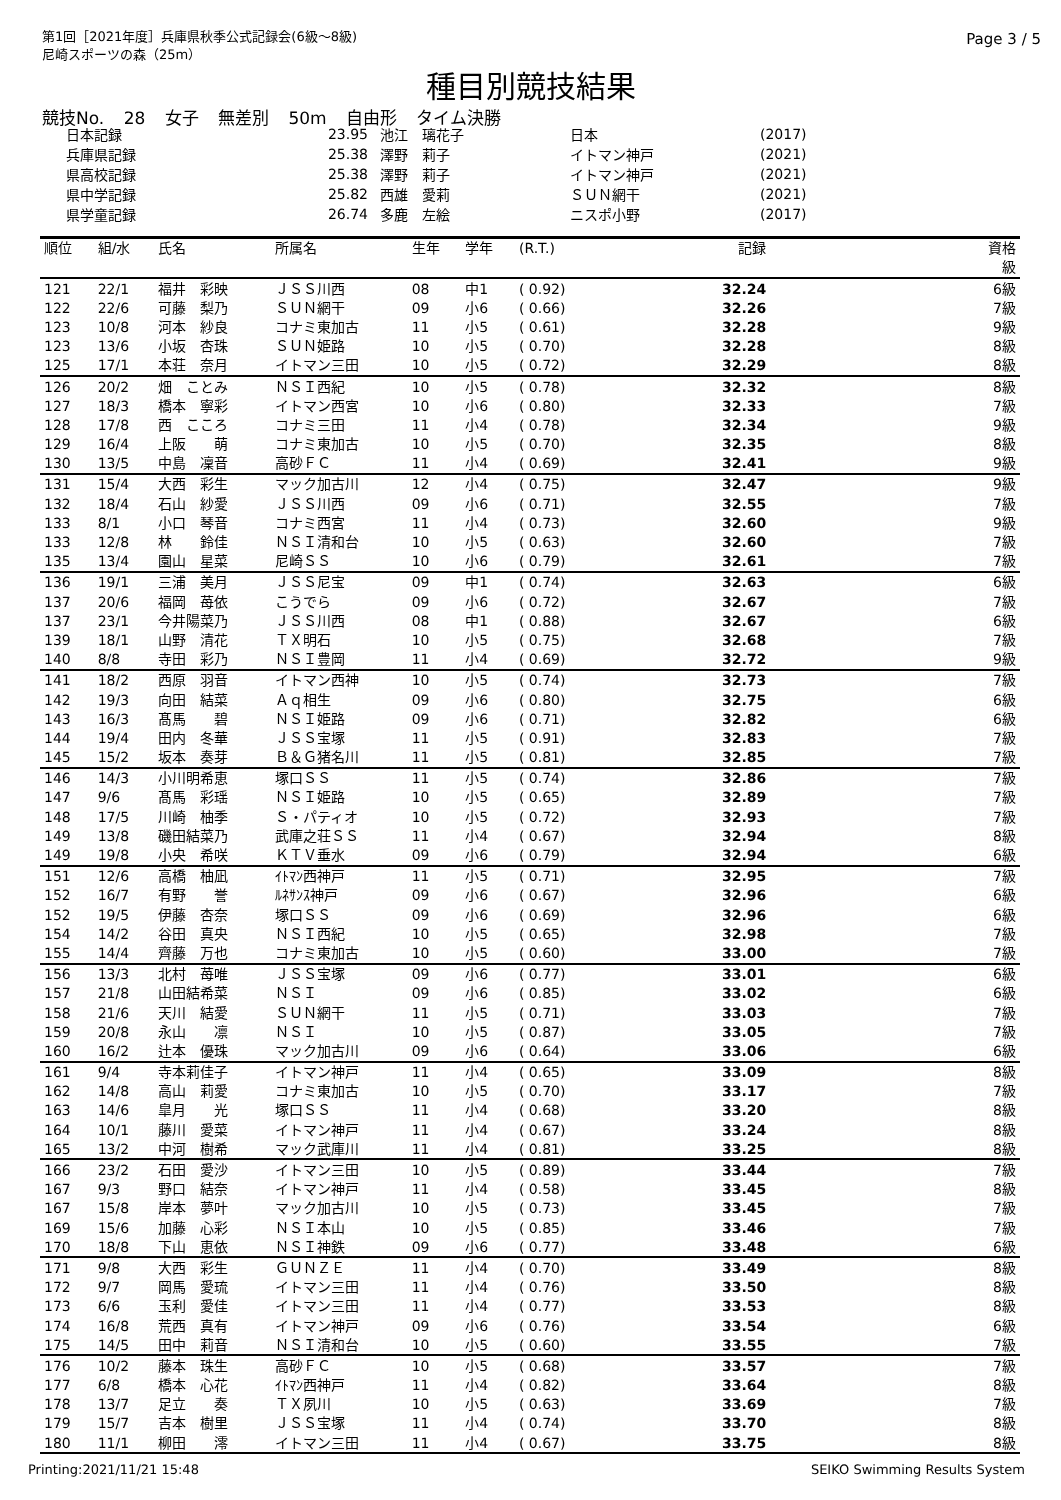第1回［2021年度］兵庫県秋季公式記録会(6級～8級)
尼崎スポーツの森（25m）
Page 3 / 5
種目別競技結果
競技No. 28 女子 無差別 50m 自由形 タイム決勝
| 日本記録 | 23.95 | 池江 璃花子 | 日本 | (2017) |
| 兵庫県記録 | 25.38 | 澤野 莉子 | イトマン神戸 | (2021) |
| 県高校記録 | 25.38 | 澤野 莉子 | イトマン神戸 | (2021) |
| 県中学記録 | 25.82 | 西雄 愛莉 | ＳＵＮ網干 | (2021) |
| 県学童記録 | 26.74 | 多鹿 左絵 | ニスポ小野 | (2017) |
| 順位 | 組/水 | 氏名 | 所属名 | 生年 | 学年 | (R.T.) | 記録 | 資格 級 |
| --- | --- | --- | --- | --- | --- | --- | --- | --- |
| 121 | 22/1 | 福井 彩映 | ＪＳＳ川西 | 08 | 中1 | ( 0.92) | 32.24 | 6級 |
| 122 | 22/6 | 可藤 梨乃 | ＳＵＮ網干 | 09 | 小6 | ( 0.66) | 32.26 | 7級 |
| 123 | 10/8 | 河本 紗良 | コナミ東加古 | 11 | 小5 | ( 0.61) | 32.28 | 9級 |
| 123 | 13/6 | 小坂 杏珠 | ＳＵＮ姫路 | 10 | 小5 | ( 0.70) | 32.28 | 8級 |
| 125 | 17/1 | 本荘 奈月 | イトマン三田 | 10 | 小5 | ( 0.72) | 32.29 | 8級 |
| 126 | 20/2 | 畑 ことみ | ＮＳＩ西紀 | 10 | 小5 | ( 0.78) | 32.32 | 8級 |
| 127 | 18/3 | 橋本 寧彩 | イトマン西宮 | 10 | 小6 | ( 0.80) | 32.33 | 7級 |
| 128 | 17/8 | 西 こころ | コナミ三田 | 11 | 小4 | ( 0.78) | 32.34 | 9級 |
| 129 | 16/4 | 上阪 萌 | コナミ東加古 | 10 | 小5 | ( 0.70) | 32.35 | 8級 |
| 130 | 13/5 | 中島 凜音 | 高砂ＦＣ | 11 | 小4 | ( 0.69) | 32.41 | 9級 |
| 131 | 15/4 | 大西 彩生 | マック加古川 | 12 | 小4 | ( 0.75) | 32.47 | 9級 |
| 132 | 18/4 | 石山 紗愛 | ＪＳＳ川西 | 09 | 小6 | ( 0.71) | 32.55 | 7級 |
| 133 | 8/1 | 小口 琴音 | コナミ西宮 | 11 | 小4 | ( 0.73) | 32.60 | 9級 |
| 133 | 12/8 | 林 鈴佳 | ＮＳＩ清和台 | 10 | 小5 | ( 0.63) | 32.60 | 7級 |
| 135 | 13/4 | 園山 星菜 | 尼崎ＳＳ | 10 | 小6 | ( 0.79) | 32.61 | 7級 |
| 136 | 19/1 | 三浦 美月 | ＪＳＳ尼宝 | 09 | 中1 | ( 0.74) | 32.63 | 6級 |
| 137 | 20/6 | 福岡 苺依 | こうでら | 09 | 小6 | ( 0.72) | 32.67 | 7級 |
| 137 | 23/1 | 今井陽菜乃 | ＪＳＳ川西 | 08 | 中1 | ( 0.88) | 32.67 | 6級 |
| 139 | 18/1 | 山野 清花 | ＴＸ明石 | 10 | 小5 | ( 0.75) | 32.68 | 7級 |
| 140 | 8/8 | 寺田 彩乃 | ＮＳＩ豊岡 | 11 | 小4 | ( 0.69) | 32.72 | 9級 |
| 141 | 18/2 | 西原 羽音 | イトマン西神 | 10 | 小5 | ( 0.74) | 32.73 | 7級 |
| 142 | 19/3 | 向田 結菜 | Ａｑ相生 | 09 | 小6 | ( 0.80) | 32.75 | 6級 |
| 143 | 16/3 | 髙馬 碧 | ＮＳＩ姫路 | 09 | 小6 | ( 0.71) | 32.82 | 6級 |
| 144 | 19/4 | 田内 冬華 | ＪＳＳ宝塚 | 11 | 小5 | ( 0.91) | 32.83 | 7級 |
| 145 | 15/2 | 坂本 奏芽 | Ｂ＆Ｇ猪名川 | 11 | 小5 | ( 0.81) | 32.85 | 7級 |
| 146 | 14/3 | 小川明希恵 | 塚口ＳＳ | 11 | 小5 | ( 0.74) | 32.86 | 7級 |
| 147 | 9/6 | 髙馬 彩瑶 | ＮＳＩ姫路 | 10 | 小5 | ( 0.65) | 32.89 | 7級 |
| 148 | 17/5 | 川崎 柚季 | Ｓ・パティオ | 10 | 小5 | ( 0.72) | 32.93 | 7級 |
| 149 | 13/8 | 磯田結菜乃 | 武庫之荘ＳＳ | 11 | 小4 | ( 0.67) | 32.94 | 8級 |
| 149 | 19/8 | 小央 希咲 | ＫＴＶ垂水 | 09 | 小6 | ( 0.79) | 32.94 | 6級 |
| 151 | 12/6 | 高橋 柚凪 | ｲﾄﾏﾝ西神戸 | 11 | 小5 | ( 0.71) | 32.95 | 7級 |
| 152 | 16/7 | 有野 誉 | ﾙﾈｻﾝｽ神戸 | 09 | 小6 | ( 0.67) | 32.96 | 6級 |
| 152 | 19/5 | 伊藤 杏奈 | 塚口ＳＳ | 09 | 小6 | ( 0.69) | 32.96 | 6級 |
| 154 | 14/2 | 谷田 真央 | ＮＳＩ西紀 | 10 | 小5 | ( 0.65) | 32.98 | 7級 |
| 155 | 14/4 | 齊藤 万也 | コナミ東加古 | 10 | 小5 | ( 0.60) | 33.00 | 7級 |
| 156 | 13/3 | 北村 苺唯 | ＪＳＳ宝塚 | 09 | 小6 | ( 0.77) | 33.01 | 6級 |
| 157 | 21/8 | 山田結希菜 | ＮＳＩ | 09 | 小6 | ( 0.85) | 33.02 | 6級 |
| 158 | 21/6 | 天川 結愛 | ＳＵＮ網干 | 11 | 小5 | ( 0.71) | 33.03 | 7級 |
| 159 | 20/8 | 永山 凛 | ＮＳＩ | 10 | 小5 | ( 0.87) | 33.05 | 7級 |
| 160 | 16/2 | 辻本 優珠 | マック加古川 | 09 | 小6 | ( 0.64) | 33.06 | 6級 |
| 161 | 9/4 | 寺本莉佳子 | イトマン神戸 | 11 | 小4 | ( 0.65) | 33.09 | 8級 |
| 162 | 14/8 | 高山 莉愛 | コナミ東加古 | 10 | 小5 | ( 0.70) | 33.17 | 7級 |
| 163 | 14/6 | 皐月 光 | 塚口ＳＳ | 11 | 小4 | ( 0.68) | 33.20 | 8級 |
| 164 | 10/1 | 藤川 愛菜 | イトマン神戸 | 11 | 小4 | ( 0.67) | 33.24 | 8級 |
| 165 | 13/2 | 中河 樹希 | マック武庫川 | 11 | 小4 | ( 0.81) | 33.25 | 8級 |
| 166 | 23/2 | 石田 愛沙 | イトマン三田 | 10 | 小5 | ( 0.89) | 33.44 | 7級 |
| 167 | 9/3 | 野口 結奈 | イトマン神戸 | 11 | 小4 | ( 0.58) | 33.45 | 8級 |
| 167 | 15/8 | 岸本 夢叶 | マック加古川 | 10 | 小5 | ( 0.73) | 33.45 | 7級 |
| 169 | 15/6 | 加藤 心彩 | ＮＳＩ本山 | 10 | 小5 | ( 0.85) | 33.46 | 7級 |
| 170 | 18/8 | 下山 恵依 | ＮＳＩ神鉄 | 09 | 小6 | ( 0.77) | 33.48 | 6級 |
| 171 | 9/8 | 大西 彩生 | ＧＵＮＺＥ | 11 | 小4 | ( 0.70) | 33.49 | 8級 |
| 172 | 9/7 | 岡馬 愛琉 | イトマン三田 | 11 | 小4 | ( 0.76) | 33.50 | 8級 |
| 173 | 6/6 | 玉利 愛佳 | イトマン三田 | 11 | 小4 | ( 0.77) | 33.53 | 8級 |
| 174 | 16/8 | 荒西 真有 | イトマン神戸 | 09 | 小6 | ( 0.76) | 33.54 | 6級 |
| 175 | 14/5 | 田中 莉音 | ＮＳＩ清和台 | 10 | 小5 | ( 0.60) | 33.55 | 7級 |
| 176 | 10/2 | 藤本 珠生 | 高砂ＦＣ | 10 | 小5 | ( 0.68) | 33.57 | 7級 |
| 177 | 6/8 | 橋本 心花 | ｲﾄﾏﾝ西神戸 | 11 | 小4 | ( 0.82) | 33.64 | 8級 |
| 178 | 13/7 | 足立 奏 | ＴＸ夙川 | 10 | 小5 | ( 0.63) | 33.69 | 7級 |
| 179 | 15/7 | 吉本 樹里 | ＪＳＳ宝塚 | 11 | 小4 | ( 0.74) | 33.70 | 8級 |
| 180 | 11/1 | 柳田 澪 | イトマン三田 | 11 | 小4 | ( 0.67) | 33.75 | 8級 |
Printing:2021/11/21 15:48 SEIKO Swimming Results System